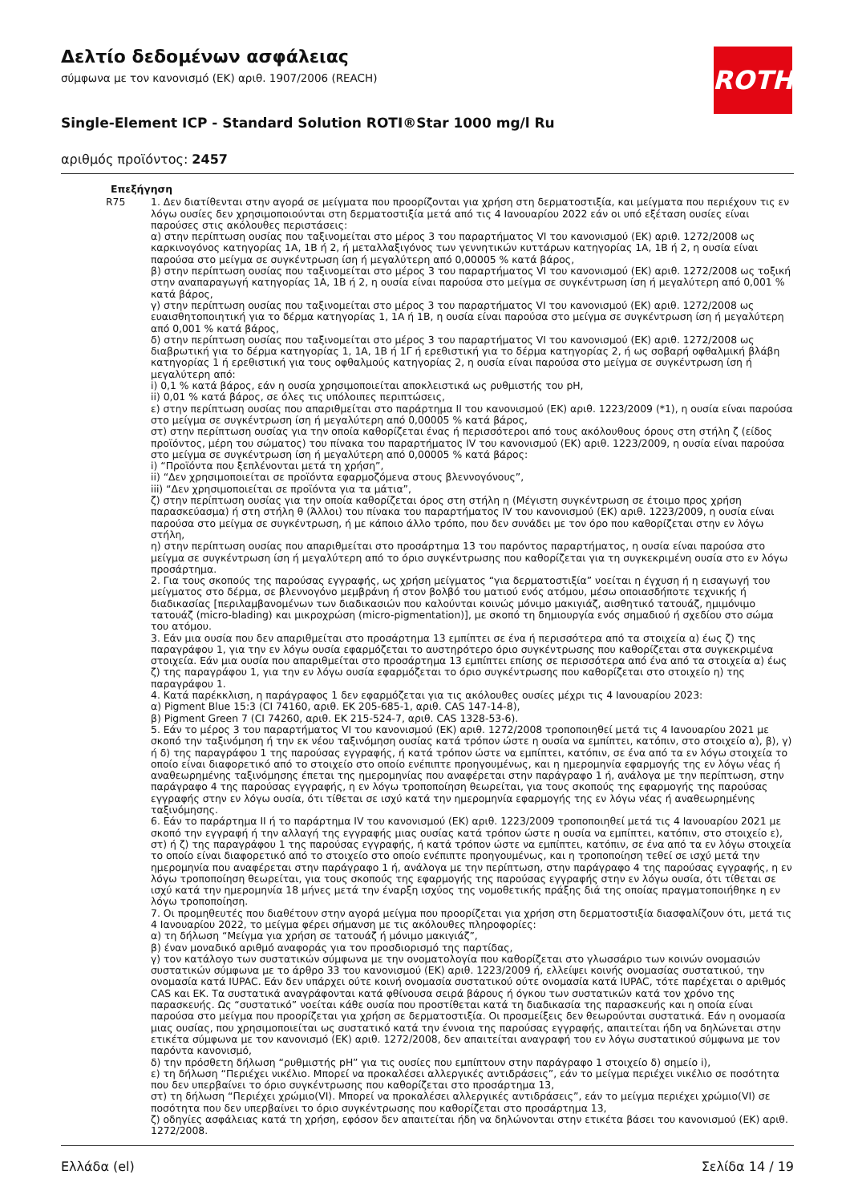ROTH
Δελτίο δεδομένων ασφάλειας
σύμφωνα με τον κανονισμό (ΕΚ) αριθ. 1907/2006 (REACH)
Single-Element ICP - Standard Solution ROTI®Star 1000 mg/l Ru
αριθμός προϊόντος: 2457
| Επεξήγηση | |
| --- | --- |
| R75 | 1. Δεν διατίθενται στην αγορά σε μείγματα που προορίζονται για χρήση στη δερματοστιξία, και μείγματα που περιέχουν τις εν λόγω ουσίες δεν χρησιμοποιούνται στη δερματοστιξία μετά από τις 4 Ιανουαρίου 2022 εάν οι υπό εξέταση ουσίες είναι παρούσες στις ακόλουθες περιστάσεις: α) στην περίπτωση ουσίας που ταξινομείται στο μέρος 3 του παραρτήματος VI του κανονισμού (ΕΚ) αριθ. 1272/2008 ως καρκινογόνος κατηγορίας 1Α, 1Β ή 2, ή μεταλλαξιγόνος των γεννητικών κυττάρων κατηγορίας 1Α, 1Β ή 2, η ουσία είναι παρούσα στο μείγμα σε συγκέντρωση ίση ή μεγαλύτερη από 0,00005 % κατά βάρος, β) στην περίπτωση ουσίας που ταξινομείται στο μέρος 3 του παραρτήματος VI του κανονισμού (ΕΚ) αριθ. 1272/2008 ως τοξική στην αναπαραγωγή κατηγορίας 1Α, 1Β ή 2, η ουσία είναι παρούσα στο μείγμα σε συγκέντρωση ίση ή μεγαλύτερη από 0,001 % κατά βάρος, γ) στην περίπτωση ουσίας που ταξινομείται στο μέρος 3 του παραρτήματος VI του κανονισμού (ΕΚ) αριθ. 1272/2008 ως ευαισθητοποιητική για το δέρμα κατηγορίας 1, 1Α ή 1Β, η ουσία είναι παρούσα στο μείγμα σε συγκέντρωση ίση ή μεγαλύτερη από 0,001 % κατά βάρος, δ) στην περίπτωση ουσίας που ταξινομείται στο μέρος 3 του παραρτήματος VI του κανονισμού (ΕΚ) αριθ. 1272/2008 ως διαβρωτική για το δέρμα κατηγορίας 1, 1Α, 1Β ή 1Γ ή ερεθιστική για το δέρμα κατηγορίας 2, ή ως σοβαρή οφθαλμική βλάβη κατηγορίας 1 ή ερεθιστική για τους οφθαλμούς κατηγορίας 2, η ουσία είναι παρούσα στο μείγμα σε συγκέντρωση ίση ή μεγαλύτερη από: i) 0,1 % κατά βάρος, εάν η ουσία χρησιμοποιείται αποκλειστικά ως ρυθμιστής του pH, ii) 0,01 % κατά βάρος, σε όλες τις υπόλοιπες περιπτώσεις, ε) στην περίπτωση ουσίας που απαριθμείται στο παράρτημα II του κανονισμού (ΕΚ) αριθ. 1223/2009 (*1), η ουσία είναι παρούσα στο μείγμα σε συγκέντρωση ίση ή μεγαλύτερη από 0,00005 % κατά βάρος, στ) στην περίπτωση ουσίας για την οποία καθορίζεται ένας ή περισσότεροι από τους ακόλουθους όρους στη στήλη ζ (είδος προϊόντος, μέρη του σώματος) του πίνακα του παραρτήματος IV του κανονισμού (ΕΚ) αριθ. 1223/2009, η ουσία είναι παρούσα στο μείγμα σε συγκέντρωση ίση ή μεγαλύτερη από 0,00005 % κατά βάρος: i) “Προϊόντα που ξεπλένονται μετά τη χρήση”, ii) “Δεν χρησιμοποιείται σε προϊόντα εφαρμοζόμενα στους βλεννογόνους”, iii) “Δεν χρησιμοποιείται σε προϊόντα για τα μάτια”, ζ) στην περίπτωση ουσίας για την οποία καθορίζεται όρος στη στήλη η (Μέγιστη συγκέντρωση σε έτοιμο προς χρήση παρασκεύασμα) ή στη στήλη θ (Άλλοι) του πίνακα του παραρτήματος IV του κανονισμού (ΕΚ) αριθ. 1223/2009, η ουσία είναι παρούσα στο μείγμα σε συγκέντρωση, ή με κάποιο άλλο τρόπο, που δεν συνάδει με τον όρο που καθορίζεται στην εν λόγω στήλη, η) στην περίπτωση ουσίας που απαριθμείται στο προσάρτημα 13 του παρόντος παραρτήματος, η ουσία είναι παρούσα στο μείγμα σε συγκέντρωση ίση ή μεγαλύτερη από το όριο συγκέντρωσης που καθορίζεται για τη συγκεκριμένη ουσία στο εν λόγω προσάρτημα. 2. Για τους σκοπούς της παρούσας εγγραφής, ως χρήση μείγματος “για δερματοστιξία” νοείται η έγχυση ή η εισαγωγή του μείγματος στο δέρμα, σε βλεννογόνο μεμβράνη ή στον βολβό του ματιού ενός ατόμου, μέσω οποιασδήποτε τεχνικής ή διαδικασίας [περιλαμβανομένων των διαδικασιών που καλούνται κοινώς μόνιμο μακιγιάζ, αισθητικό τατουάζ, ημιμόνιμο τατουάζ (micro-blading) και μικροχρώση (micro-pigmentation)], με σκοπό τη δημιουργία ενός σημαδιού ή σχεδίου στο σώμα του ατόμου. 3. Εάν μια ουσία που δεν απαριθμείται στο προσάρτημα 13 εμπίπτει σε ένα ή περισσότερα από τα στοιχεία α) έως ζ) της παραγράφου 1, για την εν λόγω ουσία εφαρμόζεται το αυστηρότερο όριο συγκέντρωσης που καθορίζεται στα συγκεκριμένα στοιχεία. Εάν μια ουσία που απαριθμείται στο προσάρτημα 13 εμπίπτει επίσης σε περισσότερα από ένα από τα στοιχεία α) έως ζ) της παραγράφου 1, για την εν λόγω ουσία εφαρμόζεται το όριο συγκέντρωσης που καθορίζεται στο στοιχείο η) της παραγράφου 1. 4. Κατά παρέκκλιση, η παράγραφος 1 δεν εφαρμόζεται για τις ακόλουθες ουσίες μέχρι τις 4 Ιανουαρίου 2023: α) Pigment Blue 15:3 (CI 74160, αριθ. ΕΚ 205-685-1, αριθ. CAS 147-14-8), β) Pigment Green 7 (CI 74260, αριθ. ΕΚ 215-524-7, αριθ. CAS 1328-53-6). 5. Εάν το μέρος 3 του παραρτήματος VI του κανονισμού (ΕΚ) αριθ. 1272/2008 τροποποιηθεί μετά τις 4 Ιανουαρίου 2021 με σκοπό την ταξινόμηση ή την εκ νέου ταξινόμηση ουσίας κατά τρόπον ώστε η ουσία να εμπίπτει, κατόπιν, στο στοιχείο α), β), γ) ή δ) της παραγράφου 1 της παρούσας εγγραφής, ή κατά τρόπον ώστε να εμπίπτει, κατόπιν, σε ένα από τα εν λόγω στοιχεία το οποίο είναι διαφορετικό από το στοιχείο στο οποίο ενέπιπτε προηγουμένως, και η ημερομηνία εφαρμογής της εν λόγω νέας ή αναθεωρημένης ταξινόμησης έπεται της ημερομηνίας που αναφέρεται στην παράγραφο 1 ή, ανάλογα με την περίπτωση, στην παράγραφο 4 της παρούσας εγγραφής, η εν λόγω τροποποίηση θεωρείται, για τους σκοπούς της εφαρμογής της παρούσας εγγραφής στην εν λόγω ουσία, ότι τίθεται σε ισχύ κατά την ημερομηνία εφαρμογής της εν λόγω νέας ή αναθεωρημένης ταξινόμησης. 6. Εάν το παράρτημα II ή το παράρτημα IV του κανονισμού (ΕΚ) αριθ. 1223/2009 τροποποιηθεί μετά τις 4 Ιανουαρίου 2021 με σκοπό την εγγραφή ή την αλλαγή της εγγραφής μιας ουσίας κατά τρόπον ώστε η ουσία να εμπίπτει, κατόπιν, στο στοιχείο ε), στ) ή ζ) της παραγράφου 1 της παρούσας εγγραφής, ή κατά τρόπον ώστε να εμπίπτει, κατόπιν, σε ένα από τα εν λόγω στοιχεία το οποίο είναι διαφορετικό από το στοιχείο στο οποίο ενέπιπτε προηγουμένως, και η τροποποίηση τεθεί σε ισχύ μετά την ημερομηνία που αναφέρεται στην παράγραφο 1 ή, ανάλογα με την περίπτωση, στην παράγραφο 4 της παρούσας εγγραφής, η εν λόγω τροποποίηση θεωρείται, για τους σκοπούς της εφαρμογής της παρούσας εγγραφής στην εν λόγω ουσία, ότι τίθεται σε ισχύ κατά την ημερομηνία 18 μήνες μετά την έναρξη ισχύος της νομοθετικής πράξης διά της οποίας πραγματοποιήθηκε η εν λόγω τροποποίηση. 7. Οι προμηθευτές που διαθέτουν στην αγορά μείγμα που προορίζεται για χρήση στη δερματοστιξία διασφαλίζουν ότι, μετά τις 4 Ιανουαρίου 2022, το μείγμα φέρει σήμανση με τις ακόλουθες πληροφορίες: α) τη δήλωση “Μείγμα για χρήση σε τατουάζ ή μόνιμο μακιγιάζ”, β) έναν μοναδικό αριθμό αναφοράς για τον προσδιορισμό της παρτίδας, γ) τον κατάλογο των συστατικών σύμφωνα με την ονοματολογία που καθορίζεται στο γλωσσάριο των κοινών ονομασιών συστατικών σύμφωνα με το άρθρο 33 του κανονισμού (ΕΚ) αριθ. 1223/2009 ή, ελλείψει κοινής ονομασίας συστατικού, την ονομασία κατά IUPAC. Εάν δεν υπάρχει ούτε κοινή ονομασία συστατικού ούτε ονομασία κατά IUPAC, τότε παρέχεται ο αριθμός CAS και ΕΚ. Τα συστατικά αναγράφονται κατά φθίνουσα σειρά βάρους ή όγκου των συστατικών κατά τον χρόνο της παρασκευής. Ως “συστατικό” νοείται κάθε ουσία που προστίθεται κατά τη διαδικασία της παρασκευής και η οποία είναι παρούσα στο μείγμα που προορίζεται για χρήση σε δερματοστιξία. Οι προσμείξεις δεν θεωρούνται συστατικά. Εάν η ονομασία μιας ουσίας, που χρησιμοποιείται ως συστατικό κατά την έννοια της παρούσας εγγραφής, απαιτείται ήδη να δηλώνεται στην ετικέτα σύμφωνα με τον κανονισμό (ΕΚ) αριθ. 1272/2008, δεν απαιτείται αναγραφή του εν λόγω συστατικού σύμφωνα με τον παρόντα κανονισμό, δ) την πρόσθετη δήλωση “ρυθμιστής pH” για τις ουσίες που εμπίπτουν στην παράγραφο 1 στοιχείο δ) σημείο i), ε) τη δήλωση “Περιέχει νικέλιο. Μπορεί να προκαλέσει αλλεργικές αντιδράσεις”, εάν το μείγμα περιέχει νικέλιο σε ποσότητα που δεν υπερβαίνει το όριο συγκέντρωσης που καθορίζεται στο προσάρτημα 13, στ) τη δήλωση “Περιέχει χρώμιο(VI). Μπορεί να προκαλέσει αλλεργικές αντιδράσεις”, εάν το μείγμα περιέχει χρώμιο(VI) σε ποσότητα που δεν υπερβαίνει το όριο συγκέντρωσης που καθορίζεται στο προσάρτημα 13, ζ) οδηγίες ασφάλειας κατά τη χρήση, εφόσον δεν απαιτείται ήδη να δηλώνονται στην ετικέτα βάσει του κανονισμού (ΕΚ) αριθ. 1272/2008. |
Ελλάδα (el) Σελίδα 14 / 19